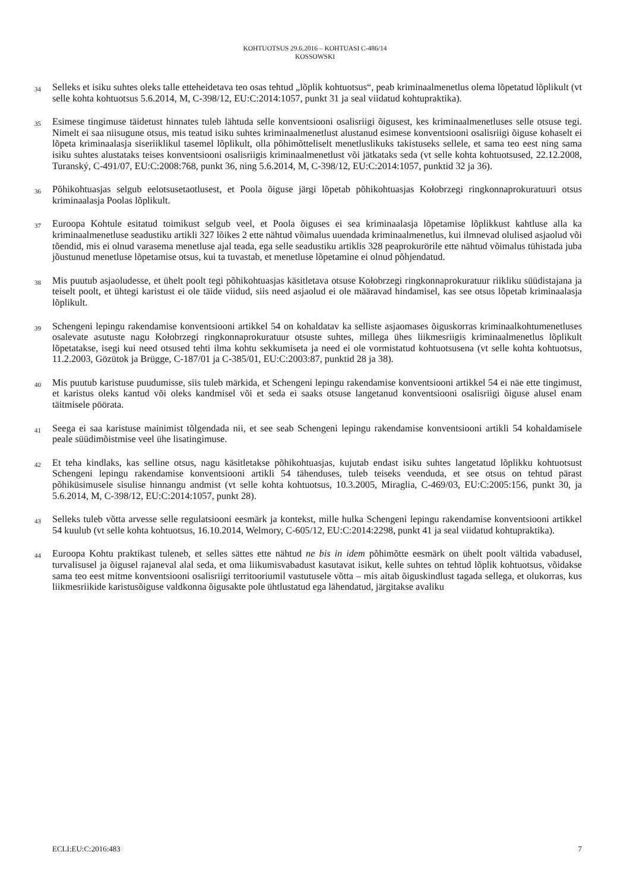KOHTUOTSUS 29.6.2016 – KOHTUASI C-486/14
KOSSOWSKI
34
Selleks et isiku suhtes oleks talle etteheidetava teo osas tehtud „lõplik kohtuotsus“, peab kriminaalmenetlus olema lõpetatud lõplikult (vt selle kohta kohtuotsus 5.6.2014, M, C-398/12, EU:C:2014:1057, punkt 31 ja seal viidatud kohtupraktika).
35
Esimese tingimuse täidetust hinnates tuleb lähtuda selle konventsiooni osalisriigi õigusest, kes kriminaalmenetluses selle otsuse tegi. Nimelt ei saa niisugune otsus, mis teatud isiku suhtes kriminaalmenetlust alustanud esimese konventsiooni osalisriigi õiguse kohaselt ei lõpeta kriminaalasja siseriiklikul tasemel lõplikult, olla põhimõtteliselt menetluslikuks takistuseks sellele, et sama teo eest ning sama isiku suhtes alustataks teises konventsiooni osalisriigis kriminaalmenetlust või jätkataks seda (vt selle kohta kohtuotsused, 22.12.2008, Turanský, C-491/07, EU:C:2008:768, punkt 36, ning 5.6.2014, M, C-398/12, EU:C:2014:1057, punktid 32 ja 36).
36
Põhikohtuasjas selgub eelotsusetaotlusest, et Poola õiguse järgi lõpetab põhikohtuasjas Kołobrzegi ringkonnaprokuratuuri otsus kriminaalasja Poolas lõplikult.
37
Euroopa Kohtule esitatud toimikust selgub veel, et Poola õiguses ei sea kriminaalasja lõpetamise lõplikkust kahtluse alla ka kriminaalmenetluse seadustiku artikli 327 lõikes 2 ette nähtud võimalus uuendada kriminaalmenetlus, kui ilmnevad olulised asjaolud või tõendid, mis ei olnud varasema menetluse ajal teada, ega selle seadustiku artiklis 328 peaprokurörile ette nähtud võimalus tühistada juba jõustunud menetluse lõpetamise otsus, kui ta tuvastab, et menetluse lõpetamine ei olnud põhjendatud.
38
Mis puutub asjaoludesse, et ühelt poolt tegi põhikohtuasjas käsitletava otsuse Kołobrzegi ringkonnaprokuratuur riikliku süüdistajana ja teiselt poolt, et ühtegi karistust ei ole täide viidud, siis need asjaolud ei ole määravad hindamisel, kas see otsus lõpetab kriminaalasja lõplikult.
39
Schengeni lepingu rakendamise konventsiooni artikkel 54 on kohaldatav ka selliste asjaomases õiguskorras kriminaalkohtumenetluses osalevate asutuste nagu Kołobrzegi ringkonnaprokuratuur otsuste suhtes, millega ühes liikmesriigis kriminaalmenetlus lõplikult lõpetatakse, isegi kui need otsused tehti ilma kohtu sekkumiseta ja need ei ole vormistatud kohtuotsusena (vt selle kohta kohtuotsus, 11.2.2003, Gözütok ja Brügge, C-187/01 ja C-385/01, EU:C:2003:87, punktid 28 ja 38).
40
Mis puutub karistuse puudumisse, siis tuleb märkida, et Schengeni lepingu rakendamise konventsiooni artikkel 54 ei näe ette tingimust, et karistus oleks kantud või oleks kandmisel või et seda ei saaks otsuse langetanud konventsiooni osalisriigi õiguse alusel enam täitmisele pöörata.
41
Seega ei saa karistuse mainimist tõlgendada nii, et see seab Schengeni lepingu rakendamise konventsiooni artikli 54 kohaldamisele peale süüdimõistmise veel ühe lisatingimuse.
42
Et teha kindlaks, kas selline otsus, nagu käsitletakse põhikohtuasjas, kujutab endast isiku suhtes langetatud lõplikku kohtuotsust Schengeni lepingu rakendamise konventsiooni artikli 54 tähenduses, tuleb teiseks veenduda, et see otsus on tehtud pärast põhiküsimusele sisulise hinnangu andmist (vt selle kohta kohtuotsus, 10.3.2005, Miraglia, C-469/03, EU:C:2005:156, punkt 30, ja 5.6.2014, M, C-398/12, EU:C:2014:1057, punkt 28).
43
Selleks tuleb võtta arvesse selle regulatsiooni eesmärk ja kontekst, mille hulka Schengeni lepingu rakendamise konventsiooni artikkel 54 kuulub (vt selle kohta kohtuotsus, 16.10.2014, Welmory, C-605/12, EU:C:2014:2298, punkt 41 ja seal viidatud kohtupraktika).
44
Euroopa Kohtu praktikast tuleneb, et selles sättes ette nähtud ne bis in idem põhimõtte eesmärk on ühelt poolt vältida vabadusel, turvalisusel ja õigusel rajaneval alal seda, et oma liikumisvabadust kasutavat isikut, kelle suhtes on tehtud lõplik kohtuotsus, võidakse sama teo eest mitme konventsiooni osalisriigi territooriumil vastutusele võtta – mis aitab õiguskindlust tagada sellega, et olukorras, kus liikmesriikide karistusõiguse valdkonna õigusakte pole ühtlustatud ega lähendatud, järgitakse avaliku
ECLI:EU:C:2016:483 7